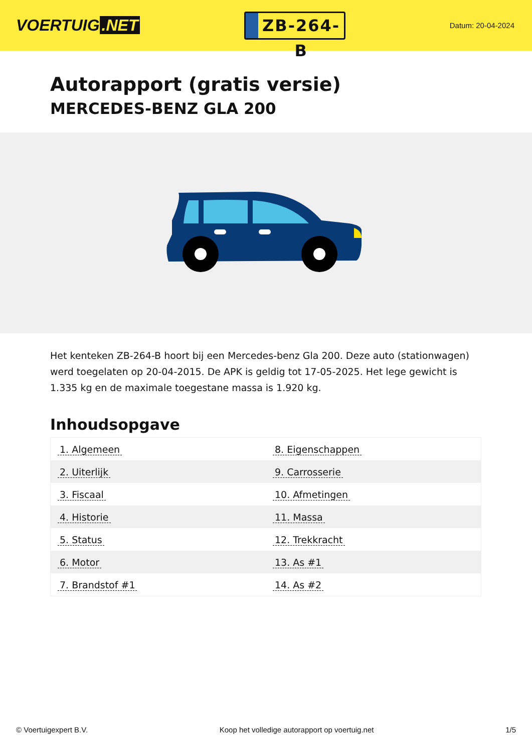VOERTUIG.NET
ZB-264-B
Datum: 20-04-2024
Autorapport (gratis versie)
MERCEDES-BENZ GLA 200
Het kenteken ZB-264-B hoort bij een Mercedes-benz Gla 200. Deze auto (stationwagen) werd toegelaten op 20-04-2015. De APK is geldig tot 17-05-2025. Het lege gewicht is 1.335 kg en de maximale toegestane massa is 1.920 kg.
Inhoudsopgave
| 1. Algemeen | 8. Eigenschappen |
| 2. Uiterlijk | 9. Carrosserie |
| 3. Fiscaal | 10. Afmetingen |
| 4. Historie | 11. Massa |
| 5. Status | 12. Trekkracht |
| 6. Motor | 13. As #1 |
| 7. Brandstof #1 | 14. As #2 |
© Voertuigexpert B.V. Koop het volledige autorapport op voertuig.net 1/5